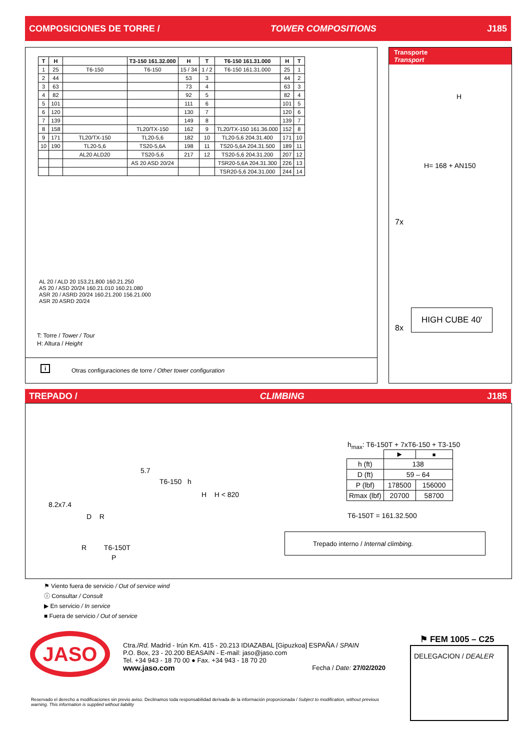COMPOSICIONES DE TORRE / TOWER COMPOSITIONS J185
| T | H | | T3-150 161.32.000 | H | T | T6-150 161.31.000 | H | T |
| --- | --- | --- | --- | --- | --- | --- | --- | --- |
| 1 | 25 | T6-150 | T6-150 | 15 / 34 | 1 / 2 | T6-150 161.31.000 | 25 | 1 |
| 2 | 44 | | | 53 | 3 | | 44 | 2 |
| 3 | 63 | | | 73 | 4 | | 63 | 3 |
| 4 | 82 | | | 92 | 5 | | 82 | 4 |
| 5 | 101 | | | 111 | 6 | | 101 | 5 |
| 6 | 120 | | | 130 | 7 | | 120 | 6 |
| 7 | 139 | | | 149 | 8 | | 139 | 7 |
| 8 | 158 | | TL20/TX-150 | 162 | 9 | TL20/TX-150 161.36.000 | 152 | 8 |
| 9 | 171 | TL20/TX-150 | TL20-5,6 | 182 | 10 | TL20-5,6 204.31.400 | 171 | 10 |
| 10 | 190 | TL20-5,6 | TS20-5,6A | 198 | 11 | TS20-5,6A 204.31.500 | 189 | 11 |
| | | AL20 ALD20 | TS20-5,6 | 217 | 12 | TS20-5,6 204.31.200 | 207 | 12 |
| | | | AS 20 ASD 20/24 | | | TSR20-5,6A 204.31.300 | 226 | 13 |
| | | | | | | TSR20-5,6 204.31.000 | 244 | 14 |
AL 20 / ALD 20 153.21.800 160.21.250
AS 20 / ASD 20/24 160.21.010 160.21.080
ASR 20 / ASRD 20/24 160.21.200 156.21.000
ASR 20 ASRD 20/24
T: Torre / Tower / Tour
H: Altura / Height
i Otras configuraciones de torre / Other tower configuration
Transporte
Transport
H
H= 168 + AN150
7x
HIGH CUBE 40'
8x
TREPADO / CLIMBING J185
5.7
T6-150 h
H H < 820
8.2x7.4
D R
R T6-150T
P
h<sub>max</sub>: T6-150T + 7xT6-150 + T3-150
| | ▶ | ■ |
| h (ft) | 138 | |
| D (ft) | 59 – 64 | |
| P (lbf) | 178500 | 156000 |
| Rmax (lbf) | 20700 | 58700 |
T6-150T = 161.32.500
Trepado interno / Internal climbing.
⚑ Viento fuera de servicio / Out of service wind
ⓘ Consultar / Consult
▶ En servicio / In service
■ Fuera de servicio / Out of service
JASO
Ctra./Rd. Madrid - Irún Km. 415 - 20.213 IDIAZABAL [Gipuzkoa] ESPAÑA / SPAIN
P.O. Box, 23 - 20.200 BEASAIN - E-mail: jaso@jaso.com
Tel. +34 943 - 18 70 00 ● Fax. +34 943 - 18 70 20
www.jaso.com Fecha / Date: 27/02/2020
⚑ FEM 1005 – C25
DELEGACION / DEALER
Reservado el derecho a modificaciones sin previo aviso. Declinamos toda responsabilidad derivada de la información proporcionada / Subject to modification, without previous warning. This information is supplied without liability